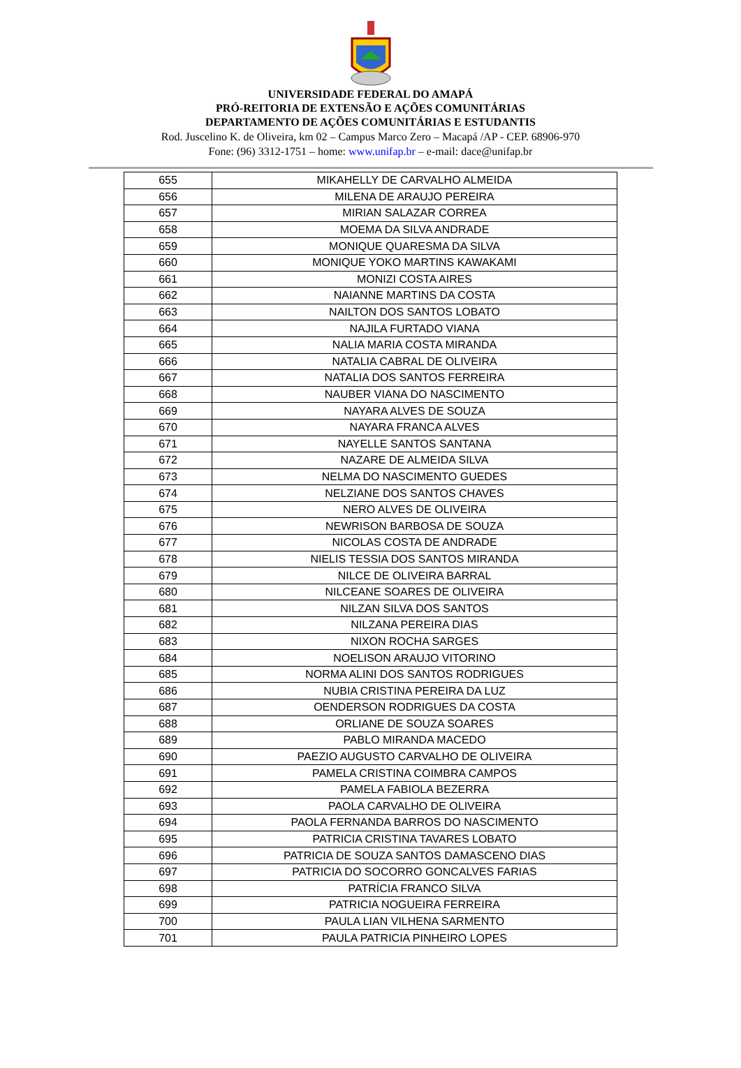UNIVERSIDADE FEDERAL DO AMAPÁ
PRÓ-REITORIA DE EXTENSÃO E AÇÕES COMUNITÁRIAS
DEPARTAMENTO DE AÇÕES COMUNITÁRIAS E ESTUDANTIS
Rod. Juscelino K. de Oliveira, km 02 – Campus Marco Zero – Macapá /AP - CEP. 68906-970
Fone: (96) 3312-1751 – home: www.unifap.br – e-mail: dace@unifap.br
| 655 | MIKAHELLY DE CARVALHO ALMEIDA |
| 656 | MILENA DE ARAUJO PEREIRA |
| 657 | MIRIAN SALAZAR CORREA |
| 658 | MOEMA DA SILVA ANDRADE |
| 659 | MONIQUE QUARESMA DA SILVA |
| 660 | MONIQUE YOKO MARTINS KAWAKAMI |
| 661 | MONIZI COSTA AIRES |
| 662 | NAIANNE MARTINS DA COSTA |
| 663 | NAILTON DOS SANTOS LOBATO |
| 664 | NAJILA FURTADO VIANA |
| 665 | NALIA MARIA COSTA MIRANDA |
| 666 | NATALIA CABRAL DE OLIVEIRA |
| 667 | NATALIA DOS SANTOS FERREIRA |
| 668 | NAUBER VIANA DO NASCIMENTO |
| 669 | NAYARA ALVES DE SOUZA |
| 670 | NAYARA FRANCA ALVES |
| 671 | NAYELLE SANTOS SANTANA |
| 672 | NAZARE DE ALMEIDA SILVA |
| 673 | NELMA DO NASCIMENTO GUEDES |
| 674 | NELZIANE DOS SANTOS CHAVES |
| 675 | NERO ALVES DE OLIVEIRA |
| 676 | NEWRISON BARBOSA DE SOUZA |
| 677 | NICOLAS COSTA DE ANDRADE |
| 678 | NIELIS TESSIA DOS SANTOS MIRANDA |
| 679 | NILCE DE OLIVEIRA BARRAL |
| 680 | NILCEANE SOARES DE OLIVEIRA |
| 681 | NILZAN SILVA DOS SANTOS |
| 682 | NILZANA PEREIRA DIAS |
| 683 | NIXON ROCHA SARGES |
| 684 | NOELISON ARAUJO VITORINO |
| 685 | NORMA ALINI DOS SANTOS RODRIGUES |
| 686 | NUBIA CRISTINA PEREIRA DA LUZ |
| 687 | OENDERSON RODRIGUES DA COSTA |
| 688 | ORLIANE DE SOUZA SOARES |
| 689 | PABLO MIRANDA MACEDO |
| 690 | PAEZIO AUGUSTO CARVALHO DE OLIVEIRA |
| 691 | PAMELA CRISTINA COIMBRA CAMPOS |
| 692 | PAMELA FABIOLA BEZERRA |
| 693 | PAOLA CARVALHO DE OLIVEIRA |
| 694 | PAOLA FERNANDA BARROS DO NASCIMENTO |
| 695 | PATRICIA CRISTINA TAVARES LOBATO |
| 696 | PATRICIA DE SOUZA SANTOS DAMASCENO DIAS |
| 697 | PATRICIA DO SOCORRO GONCALVES FARIAS |
| 698 | PATRÍCIA FRANCO SILVA |
| 699 | PATRICIA NOGUEIRA FERREIRA |
| 700 | PAULA LIAN VILHENA SARMENTO |
| 701 | PAULA PATRICIA PINHEIRO LOPES |